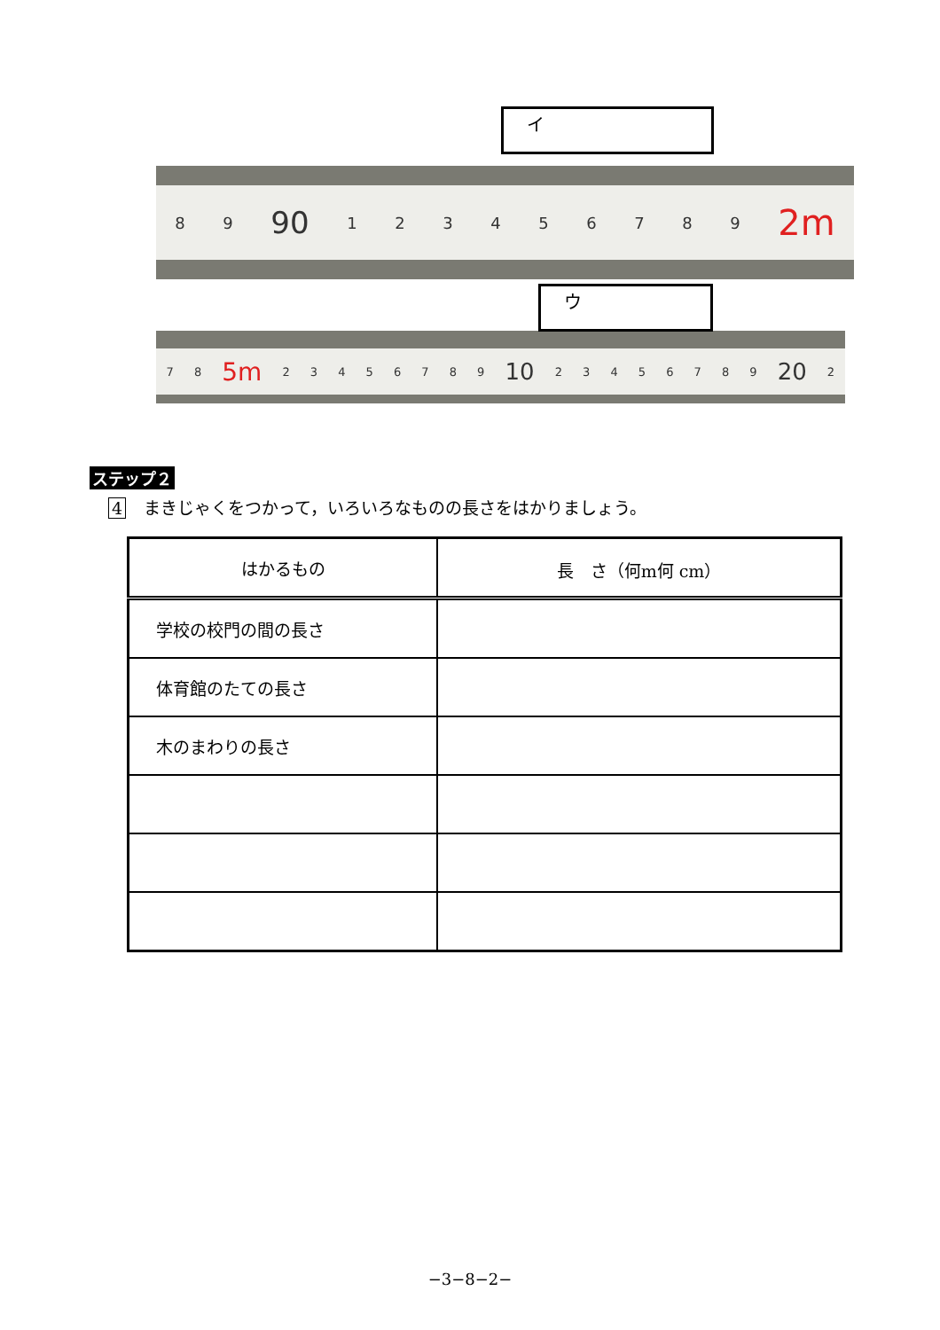8 9 90 123456789 2m
イ
7 8 5m 23456789 10 23456789 20 2
ウ
ステップ２
4 まきじゃくをつかって，いろいろなものの長さをはかりましょう。
| はかるもの | 長 さ（何m何 cm） |
| --- | --- |
| 学校の校門の間の長さ | |
| 体育館のたての長さ | |
| 木のまわりの長さ | |
−3−8−2−